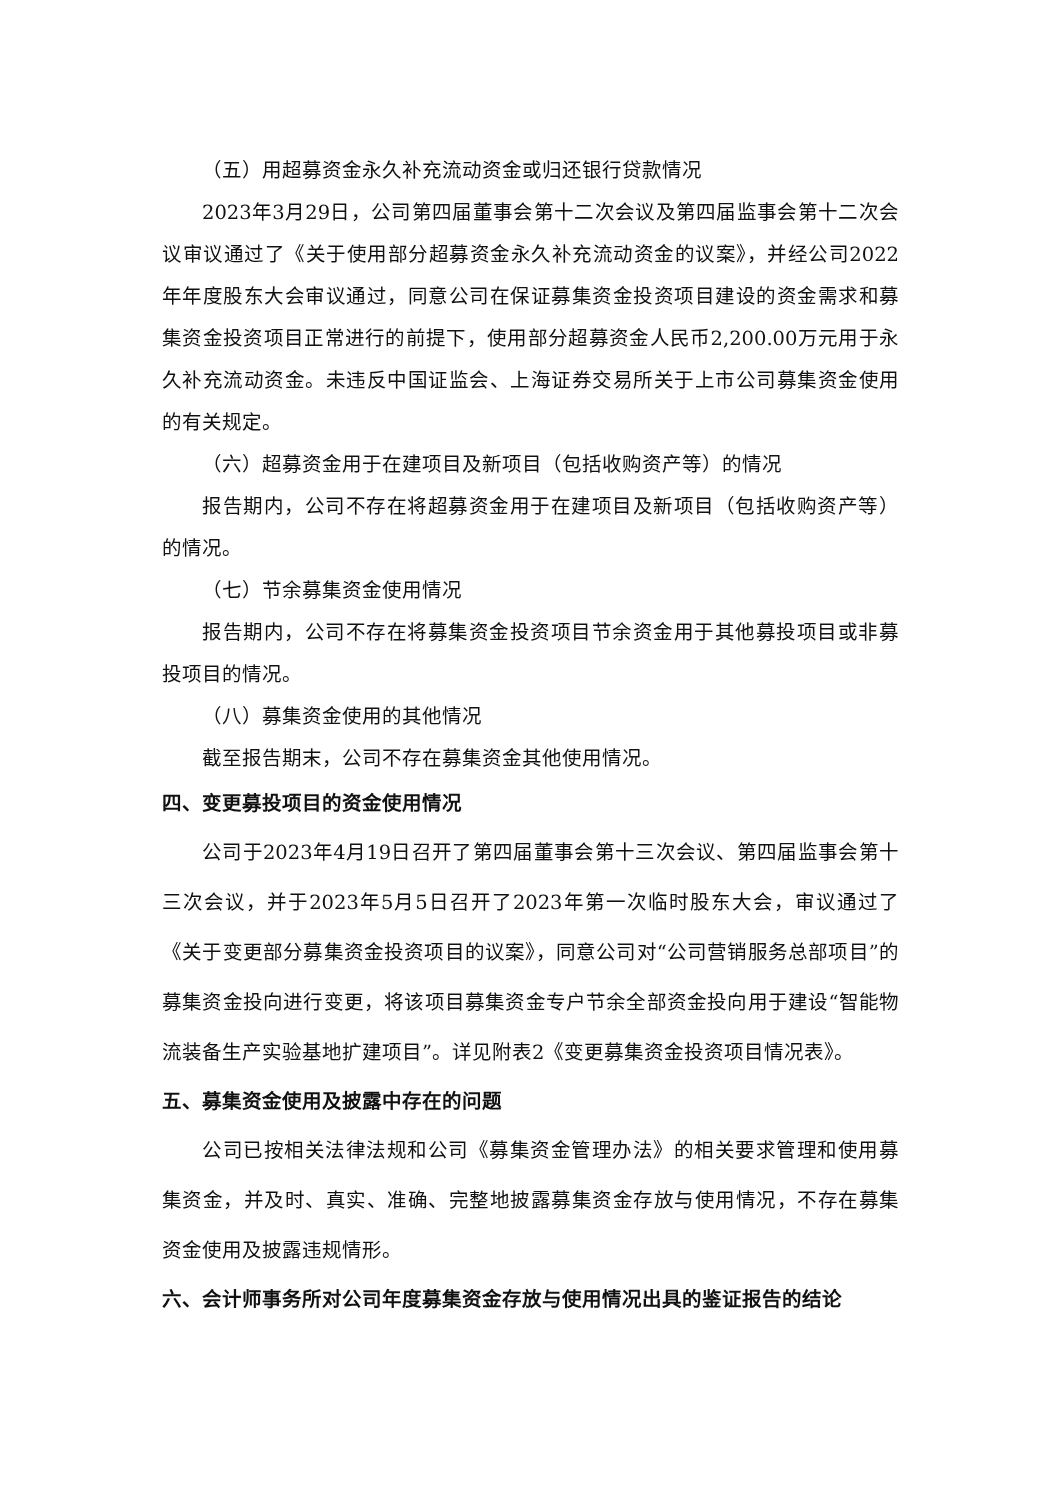（五）用超募资金永久补充流动资金或归还银行贷款情况
2023年3月29日，公司第四届董事会第十二次会议及第四届监事会第十二次会议审议通过了《关于使用部分超募资金永久补充流动资金的议案》，并经公司2022年年度股东大会审议通过，同意公司在保证募集资金投资项目建设的资金需求和募集资金投资项目正常进行的前提下，使用部分超募资金人民币2,200.00万元用于永久补充流动资金。未违反中国证监会、上海证券交易所关于上市公司募集资金使用的有关规定。
（六）超募资金用于在建项目及新项目（包括收购资产等）的情况
报告期内，公司不存在将超募资金用于在建项目及新项目（包括收购资产等）的情况。
（七）节余募集资金使用情况
报告期内，公司不存在将募集资金投资项目节余资金用于其他募投项目或非募投项目的情况。
（八）募集资金使用的其他情况
截至报告期末，公司不存在募集资金其他使用情况。
四、变更募投项目的资金使用情况
公司于2023年4月19日召开了第四届董事会第十三次会议、第四届监事会第十三次会议，并于2023年5月5日召开了2023年第一次临时股东大会，审议通过了《关于变更部分募集资金投资项目的议案》，同意公司对“公司营销服务总部项目”的募集资金投向进行变更，将该项目募集资金专户节余全部资金投向用于建设“智能物流装备生产实验基地扩建项目”。详见附表2《变更募集资金投资项目情况表》。
五、募集资金使用及披露中存在的问题
公司已按相关法律法规和公司《募集资金管理办法》的相关要求管理和使用募集资金，并及时、真实、准确、完整地披露募集资金存放与使用情况，不存在募集资金使用及披露违规情形。
六、会计师事务所对公司年度募集资金存放与使用情况出具的鉴证报告的结论